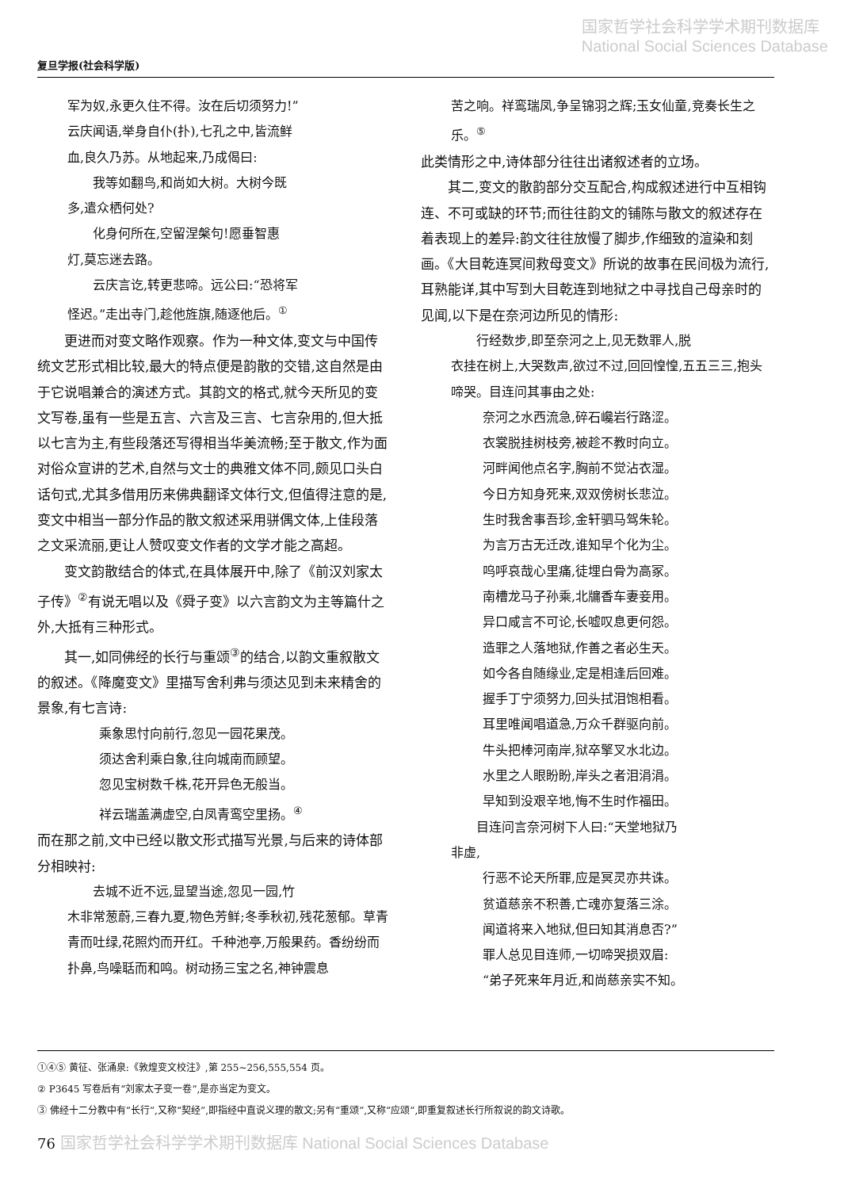国家哲学社会科学学术期刊数据库
National Social Sciences Database
复旦学报(社会科学版)
军为奴,永更久住不得。汝在后切须努力!”
云庆闻语,举身自仆(扑),七孔之中,皆流鲜
血,良久乃苏。从地起来,乃成偈曰:
我等如翻鸟,和尚如大树。大树今既
多,遣众栖何处?
化身何所在,空留涅槃句!愿垂智惠
灯,莫忘迷去路。
云庆言讫,转更悲啼。远公曰:“恐将军
怪迟。”走出寺门,趁他旌旗,随逐他后。<sup>①</sup>
更进而对变文略作观察。作为一种文体,变文与中国传统文艺形式相比较,最大的特点便是韵散的交错,这自然是由于它说唱兼合的演述方式。其韵文的格式,就今天所见的变文写卷,虽有一些是五言、六言及三言、七言杂用的,但大抵以七言为主,有些段落还写得相当华美流畅;至于散文,作为面对俗众宣讲的艺术,自然与文士的典雅文体不同,颇见口头白话句式,尤其多借用历来佛典翻译文体行文,但值得注意的是,变文中相当一部分作品的散文叙述采用骈偶文体,上佳段落之文采流丽,更让人赞叹变文作者的文学才能之高超。
变文韵散结合的体式,在具体展开中,除了《前汉刘家太子传》<sup>②</sup>有说无唱以及《舜子变》以六言韵文为主等篇什之外,大抵有三种形式。
其一,如同佛经的长行与重颂<sup>③</sup>的结合,以韵文重叙散文的叙述。《降魔变文》里描写舍利弗与须达见到未来精舍的景象,有七言诗:
乘象思忖向前行,忽见一园花果茂。
须达舍利乘白象,往向城南而顾望。
忽见宝树数千株,花开异色无般当。
祥云瑞盖满虚空,白凤青鸾空里扬。<sup>④</sup>
而在那之前,文中已经以散文形式描写光景,与后来的诗体部分相映衬:
去城不近不远,显望当途,忽见一园,竹
木非常葱蔚,三春九夏,物色芳鲜;冬季秋初,残花葱郁。草青青而吐绿,花照灼而开红。千种池亭,万般果药。香纷纷而扑鼻,鸟噪聒而和鸣。树动扬三宝之名,神钟震息
苦之响。祥鸾瑞凤,争呈锦羽之辉;玉女仙童,竞奏长生之乐。<sup>⑤</sup>
此类情形之中,诗体部分往往出诸叙述者的立场。
其二,变文的散韵部分交互配合,构成叙述进行中互相钩连、不可或缺的环节;而往往韵文的铺陈与散文的叙述存在着表现上的差异:韵文往往放慢了脚步,作细致的渲染和刻画。《大目乾连冥间救母变文》所说的故事在民间极为流行,耳熟能详,其中写到大目乾连到地狱之中寻找自己母亲时的见闻,以下是在奈河边所见的情形:
行经数步,即至奈河之上,见无数罪人,脱
衣挂在树上,大哭数声,欲过不过,回回惶惶,五五三三,抱头啼哭。目连问其事由之处:
奈河之水西流急,碎石巉岩行路涩。
衣裳脱挂树枝旁,被趁不教时向立。
河畔闻他点名字,胸前不觉沾衣湿。
今日方知身死来,双双傍树长悲泣。
生时我舍事吾珍,金轩驷马驾朱轮。
为言万古无迁改,谁知早个化为尘。
呜呼哀哉心里痛,徒埋白骨为高冢。
南槽龙马子孙乘,北牖香车妻妾用。
异口咸言不可论,长嘘叹息更何怨。
造罪之人落地狱,作善之者必生天。
如今各自随缘业,定是相逢后回难。
握手丁宁须努力,回头拭泪饱相看。
耳里唯闻唱道急,万众千群驱向前。
牛头把棒河南岸,狱卒擎叉水北边。
水里之人眼盼盼,岸头之者泪涓涓。
早知到没艰辛地,悔不生时作福田。
目连问言奈河树下人曰:“天堂地狱乃
非虚,
行恶不论天所罪,应是冥灵亦共诛。
贫道慈亲不积善,亡魂亦复落三涂。
闻道将来入地狱,但曰知其消息否?”
罪人总见目连师,一切啼哭损双眉:
“弟子死来年月近,和尚慈亲实不知。
①④⑤ 黄征、张涌泉:《敦煌变文校注》,第 255~256,555,554 页。
② P3645 写卷后有“刘家太子变一卷”,是亦当定为变文。
③ 佛经十二分教中有“长行”,又称“契经”,即指经中直说义理的散文;另有“重颂”,又称“应颂”,即重复叙述长行所叙说的韵文诗歌。
76 国家哲学社会科学学术期刊数据库 National Social Sciences Database